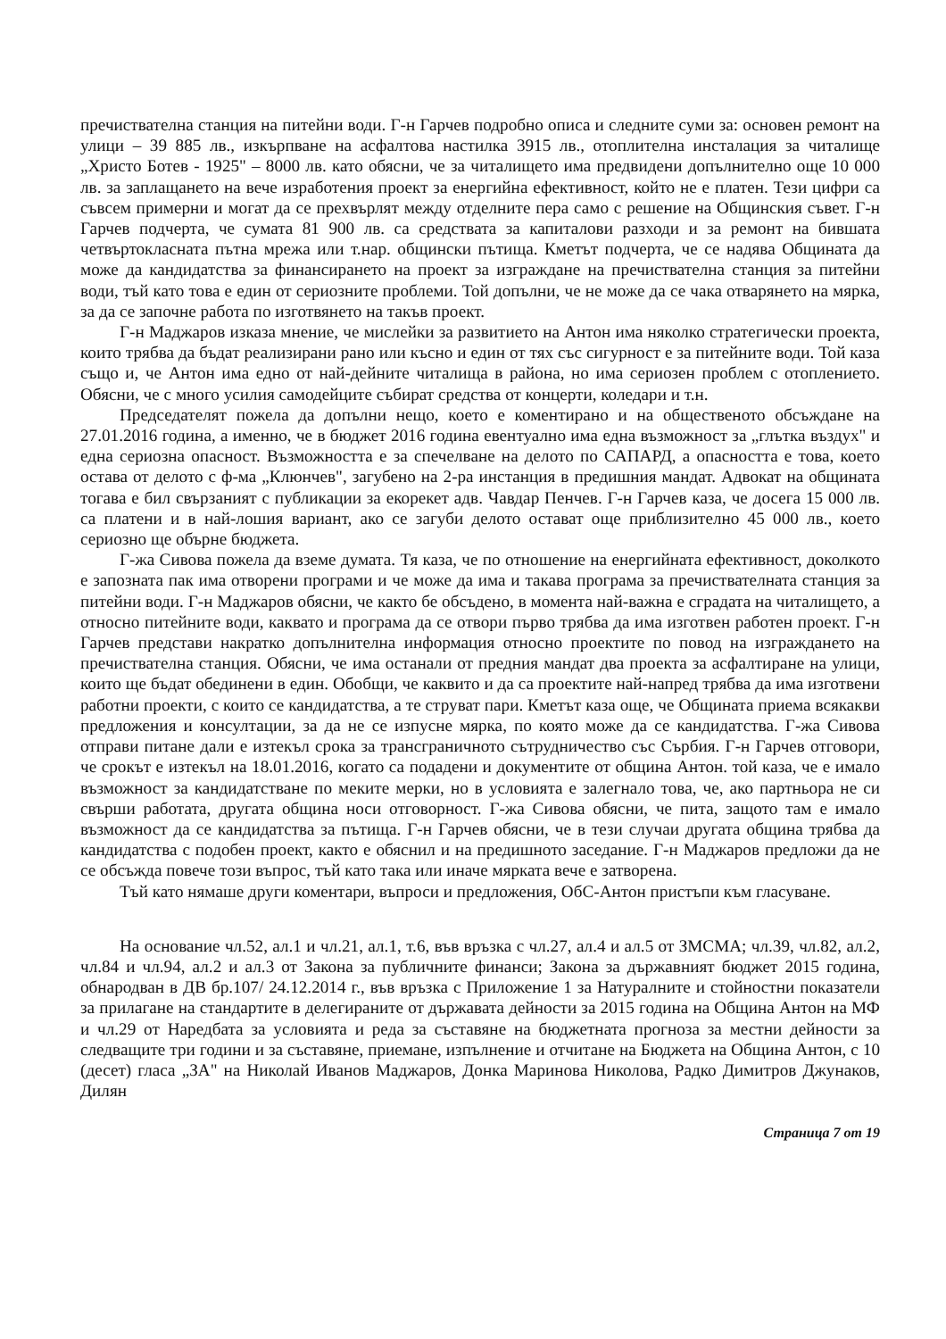пречиствателна станция на питейни води. Г-н Гарчев подробно описа и следните суми за: основен ремонт на улици – 39 885 лв., изкърпване на асфалтова настилка 3915 лв., отоплителна инсталация за читалище „Христо Ботев - 1925" – 8000 лв. като обясни, че за читалището има предвидени допълнително още 10 000 лв. за заплащането на вече изработения проект за енергийна ефективност, който не е платен. Тези цифри са съвсем примерни и могат да се прехвърлят между отделните пера само с решение на Общинския съвет. Г-н Гарчев подчерта, че сумата 81 900 лв. са средствата за капиталови разходи и за ремонт на бившата четвъртокласната пътна мрежа или т.нар. общински пътища. Кметът подчерта, че се надява Общината да може да кандидатства за финансирането на проект за изграждане на пречиствателна станция за питейни води, тъй като това е един от сериозните проблеми. Той допълни, че не може да се чака отварянето на мярка, за да се започне работа по изготвянето на такъв проект.
Г-н Маджаров изказа мнение, че мислейки за развитието на Антон има няколко стратегически проекта, които трябва да бъдат реализирани рано или късно и един от тях със сигурност е за питейните води. Той каза също и, че Антон има едно от най-дейните читалища в района, но има сериозен проблем с отоплението. Обясни, че с много усилия самодейците събират средства от концерти, коледари и т.н.
Председателят пожела да допълни нещо, което е коментирано и на общественото обсъждане на 27.01.2016 година, а именно, че в бюджет 2016 година евентуално има една възможност за „глътка въздух" и една сериозна опасност. Възможността е за спечелване на делото по САПАРД, а опасността е това, което остава от делото с ф-ма „Клюнчев", загубено на 2-ра инстанция в предишния мандат. Адвокат на общината тогава е бил свързаният с публикации за екорекет адв. Чавдар Пенчев. Г-н Гарчев каза, че досега 15 000 лв. са платени и в най-лошия вариант, ако се загуби делото остават още приблизително 45 000 лв., което сериозно ще обърне бюджета.
Г-жа Сивова пожела да вземе думата. Тя каза, че по отношение на енергийната ефективност, доколкото е запозната пак има отворени програми и че може да има и такава програма за пречиствателната станция за питейни води. Г-н Маджаров обясни, че както бе обсъдено, в момента най-важна е сградата на читалището, а относно питейните води, каквато и програма да се отвори първо трябва да има изготвен работен проект. Г-н Гарчев представи накратко допълнителна информация относно проектите по повод на изграждането на пречиствателна станция. Обясни, че има останали от предния мандат два проекта за асфалтиране на улици, които ще бъдат обединени в един. Обобщи, че каквито и да са проектите най-напред трябва да има изготвени работни проекти, с които се кандидатства, а те струват пари. Кметът каза още, че Общината приема всякакви предложения и консултации, за да не се изпусне мярка, по която може да се кандидатства. Г-жа Сивова отправи питане дали е изтекъл срока за трансграничното сътрудничество със Сърбия. Г-н Гарчев отговори, че срокът е изтекъл на 18.01.2016, когато са подадени и документите от община Антон. той каза, че е имало възможност за кандидатстване по меките мерки, но в условията е залегнало това, че, ако партньора не си свърши работата, другата община носи отговорност. Г-жа Сивова обясни, че пита, защото там е имало възможност да се кандидатства за пътища. Г-н Гарчев обясни, че в тези случаи другата община трябва да кандидатства с подобен проект, както е обяснил и на предишното заседание. Г-н Маджаров предложи да не се обсъжда повече този въпрос, тъй като така или иначе мярката вече е затворена.
Тъй като нямаше други коментари, въпроси и предложения, ОбС-Антон пристъпи към гласуване.
На основание чл.52, ал.1 и чл.21, ал.1, т.6, във връзка с чл.27, ал.4 и ал.5 от ЗМСМА; чл.39, чл.82, ал.2, чл.84 и чл.94, ал.2 и ал.3 от Закона за публичните финанси; Закона за държавният бюджет 2015 година, обнародван в ДВ бр.107/ 24.12.2014 г., във връзка с Приложение 1 за Натуралните и стойностни показатели за прилагане на стандартите в делегираните от държавата дейности за 2015 година на Община Антон на МФ и чл.29 от Наредбата за условията и реда за съставяне на бюджетната прогноза за местни дейности за следващите три години и за съставяне, приемане, изпълнение и отчитане на Бюджета на Община Антон, с 10 (десет) гласа „ЗА" на Николай Иванов Маджаров, Донка Маринова Николова, Радко Димитров Джунаков, Дилян
Страница 7 от 19